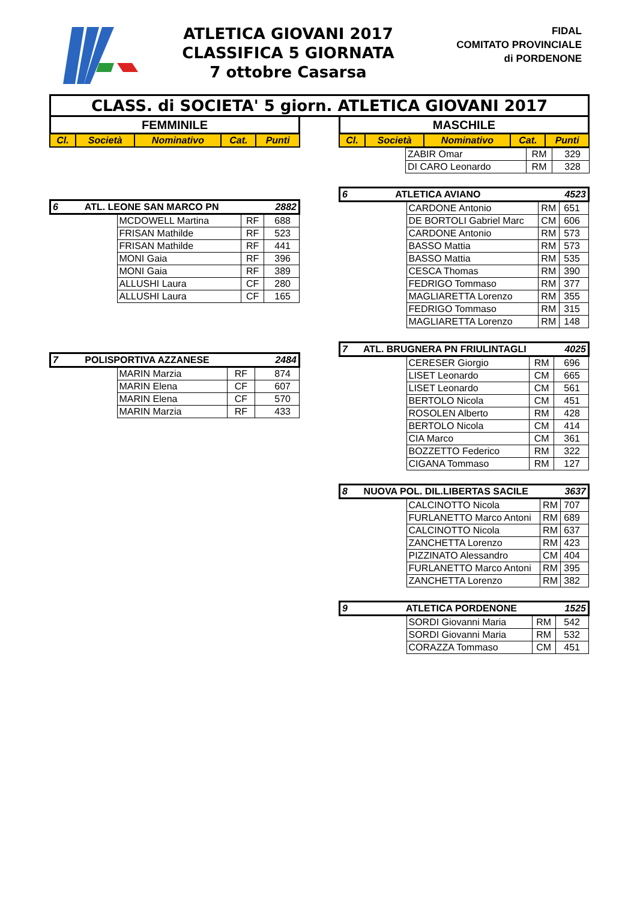ATLETICA GIOVANI 2017
CLASSIFICA 5 GIORNATA
7 ottobre Casarsa
FIDAL
COMITATO PROVINCIALE
di PORDENONE
CLASS. di SOCIETA' 5 giorn. ATLETICA GIOVANI 2017
FEMMINILE
| Cl. | Società | Nominativo | Cat. | Punti |
| --- | --- | --- | --- | --- |
| 6 ATL. LEONE SAN MARCO PN 2882 | | | |
| | MCDOWELL Martina | RF | 688 |
| | FRISAN Mathilde | RF | 523 |
| | FRISAN Mathilde | RF | 441 |
| | MONI Gaia | RF | 396 |
| | MONI Gaia | RF | 389 |
| | ALLUSHI Laura | CF | 280 |
| | ALLUSHI Laura | CF | 165 |
| 7 POLISPORTIVA AZZANESE 2484 | | | |
| | MARIN Marzia | RF | 874 |
| | MARIN Elena | CF | 607 |
| | MARIN Elena | CF | 570 |
| | MARIN Marzia | RF | 433 |
MASCHILE
| Cl. | Società | Nominativo | Cat. | Punti |
| --- | --- | --- | --- | --- |
| | ZABIR Omar | RM | 329 |
| | DI CARO Leonardo | RM | 328 |
| 6 ATLETICA AVIANO 4523 | | | |
| | CARDONE Antonio | RM | 651 |
| | DE BORTOLI Gabriel Marc | CM | 606 |
| | CARDONE Antonio | RM | 573 |
| | BASSO Mattia | RM | 573 |
| | BASSO Mattia | RM | 535 |
| | CESCA Thomas | RM | 390 |
| | FEDRIGO Tommaso | RM | 377 |
| | MAGLIARETTA Lorenzo | RM | 355 |
| | FEDRIGO Tommaso | RM | 315 |
| | MAGLIARETTA Lorenzo | RM | 148 |
| 7 ATL. BRUGNERA PN FRIULINTAGLI 4025 | | | |
| | CERESER Giorgio | RM | 696 |
| | LISET Leonardo | CM | 665 |
| | LISET Leonardo | CM | 561 |
| | BERTOLO Nicola | CM | 451 |
| | ROSOLEN Alberto | RM | 428 |
| | BERTOLO Nicola | CM | 414 |
| | CIA Marco | CM | 361 |
| | BOZZETTO Federico | RM | 322 |
| | CIGANA Tommaso | RM | 127 |
| 8 NUOVA POL. DIL.LIBERTAS SACILE 3637 | | | |
| | CALCINOTTO Nicola | RM | 707 |
| | FURLANETTO Marco Antoni | RM | 689 |
| | CALCINOTTO Nicola | RM | 637 |
| | ZANCHETTA Lorenzo | RM | 423 |
| | PIZZINATO Alessandro | CM | 404 |
| | FURLANETTO Marco Antoni | RM | 395 |
| | ZANCHETTA Lorenzo | RM | 382 |
| 9 ATLETICA PORDENONE 1525 | | | |
| | SORDI Giovanni Maria | RM | 542 |
| | SORDI Giovanni Maria | RM | 532 |
| | CORAZZA Tommaso | CM | 451 |